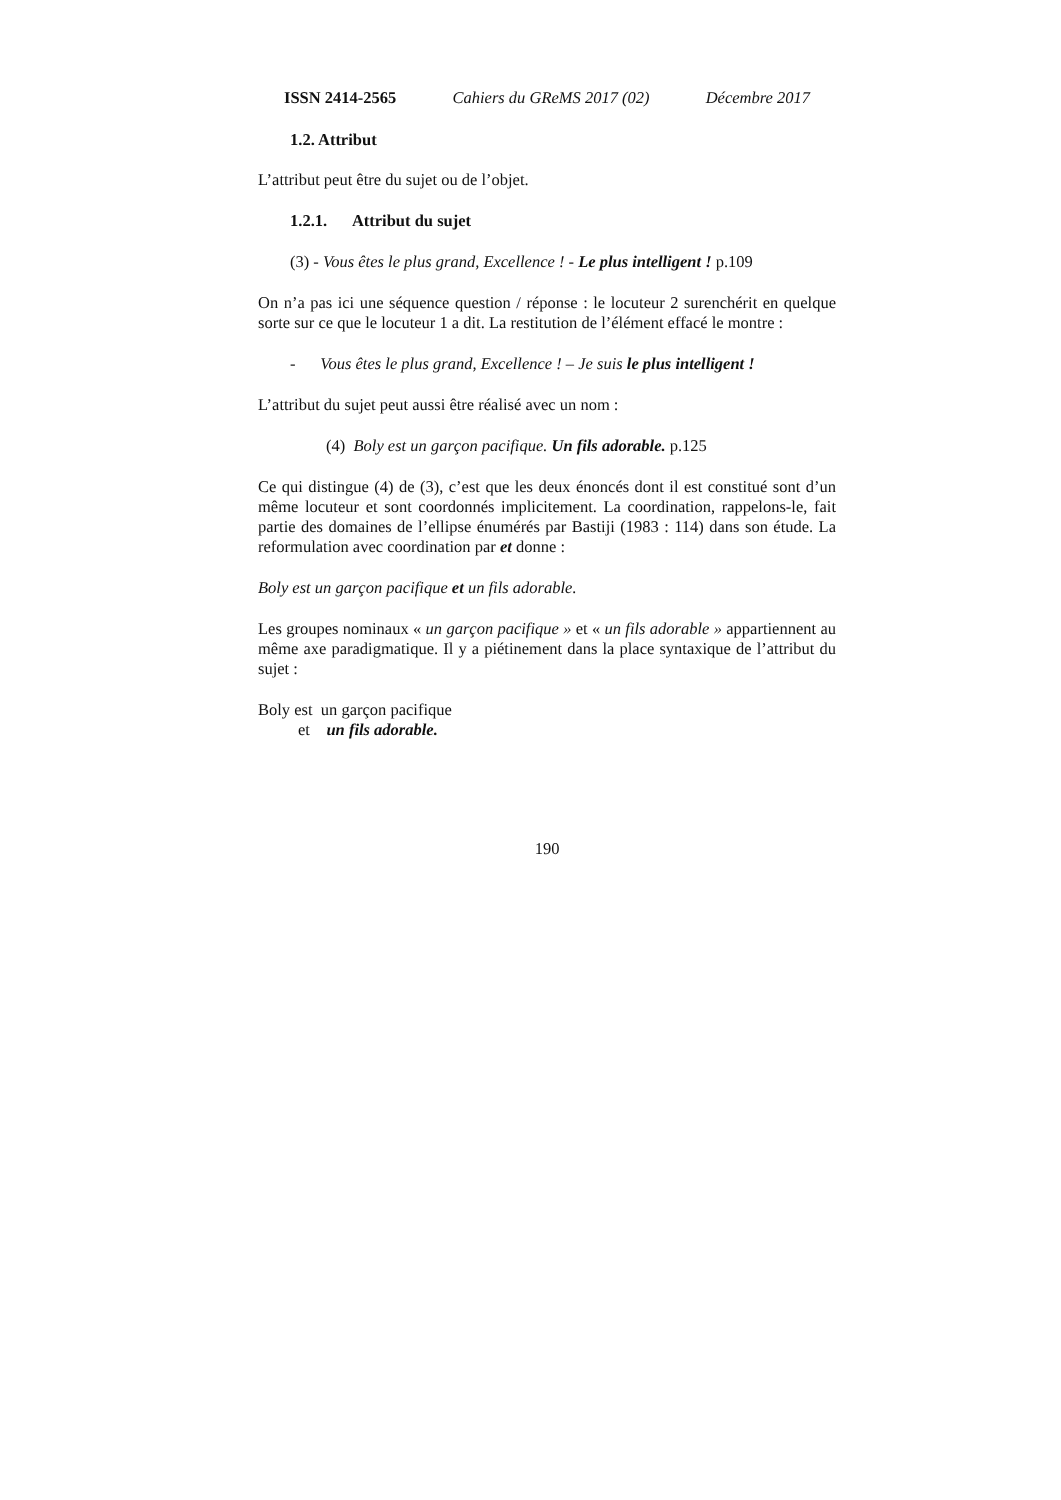ISSN 2414-2565 Cahiers du GReMS 2017 (02) Décembre 2017
1.2. Attribut
L’attribut peut être du sujet ou de l’objet.
1.2.1. Attribut du sujet
(3) - Vous êtes le plus grand, Excellence ! - Le plus intelligent ! p.109
On n’a pas ici une séquence question / réponse : le locuteur 2 surenchérit en quelque sorte sur ce que le locuteur 1 a dit. La restitution de l’élément effacé le montre :
- Vous êtes le plus grand, Excellence ! – Je suis le plus intelligent !
L’attribut du sujet peut aussi être réalisé avec un nom :
(4) Boly est un garçon pacifique. Un fils adorable. p.125
Ce qui distingue (4) de (3), c’est que les deux énoncés dont il est constitué sont d’un même locuteur et sont coordonnés implicitement. La coordination, rappelons-le, fait partie des domaines de l’ellipse énumérés par Bastiji (1983 : 114) dans son étude. La reformulation avec coordination par et donne :
Boly est un garçon pacifique et un fils adorable.
Les groupes nominaux « un garçon pacifique » et « un fils adorable » appartiennent au même axe paradigmatique. Il y a piétinement dans la place syntaxique de l’attribut du sujet :
Boly est un garçon pacifique
et un fils adorable.
190